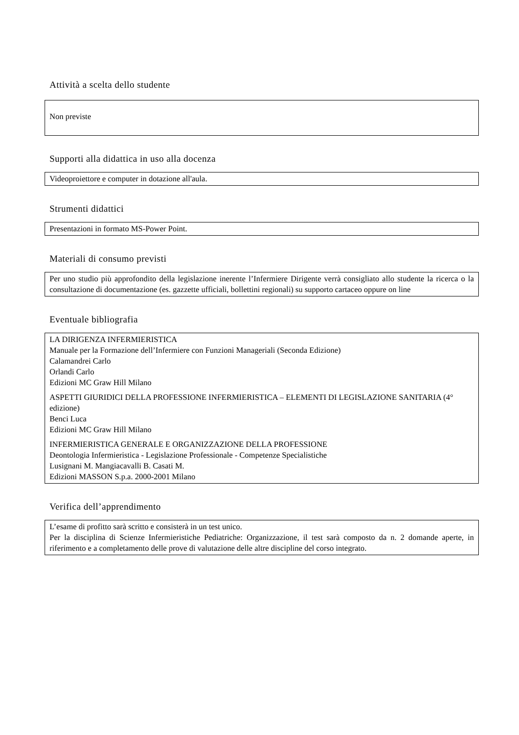Attività a scelta dello studente
Non previste
Supporti alla didattica in uso alla docenza
Videoproiettore e computer in dotazione all'aula.
Strumenti didattici
Presentazioni in formato MS-Power Point.
Materiali di consumo previsti
Per uno studio più approfondito della legislazione inerente l’Infermiere Dirigente verrà consigliato allo studente la ricerca o la consultazione di documentazione (es. gazzette ufficiali, bollettini regionali) su supporto cartaceo oppure on line
Eventuale bibliografia
LA DIRIGENZA INFERMIERISTICA
Manuale per la Formazione dell’Infermiere con Funzioni Manageriali (Seconda Edizione)
Calamandrei Carlo
Orlandi Carlo
Edizioni MC Graw Hill Milano
ASPETTI GIURIDICI DELLA PROFESSIONE INFERMIERISTICA – ELEMENTI DI LEGISLAZIONE SANITARIA (4° edizione)
Benci Luca
Edizioni MC Graw Hill Milano
INFERMIERISTICA GENERALE E ORGANIZZAZIONE DELLA PROFESSIONE
Deontologia Infermieristica - Legislazione Professionale - Competenze Specialistiche
Lusignani M. Mangiacavalli B. Casati M.
Edizioni MASSON S.p.a. 2000-2001 Milano
Verifica dell’apprendimento
L’esame di profitto sarà scritto e consisterà in un test unico.
Per la disciplina di Scienze Infermieristiche Pediatriche: Organizzazione, il test sarà composto da n. 2 domande aperte, in riferimento e a completamento delle prove di valutazione delle altre discipline del corso integrato.